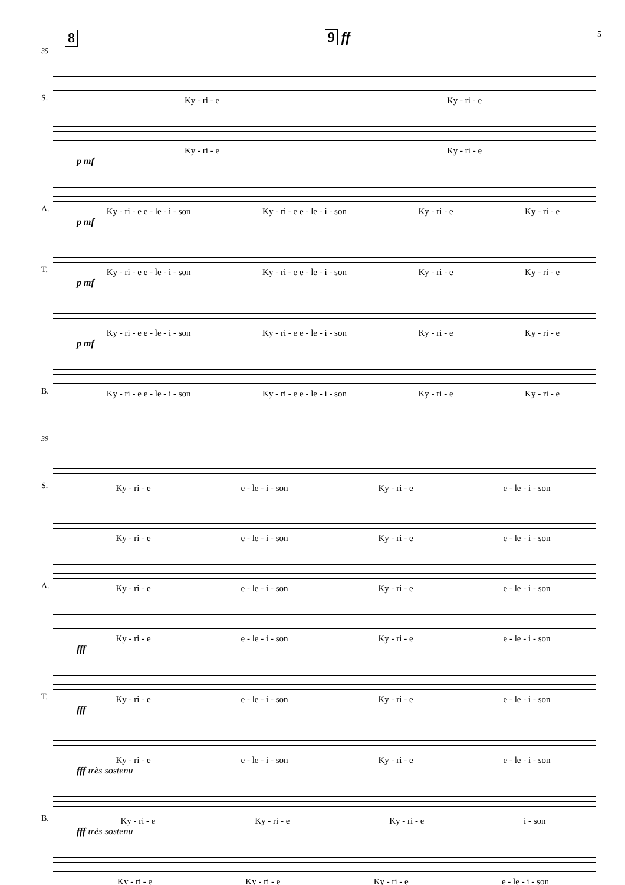8 9 ff 5
35
S.
Ky - ri - e Ky - ri - e
Ky - ri - e Ky - ri - e
p mf
A.
Ky - ri - e e - le - i - son Ky - ri - e e - le - i - son Ky - ri - e Ky - ri - e
p mf
T.
Ky - ri - e e - le - i - son Ky - ri - e e - le - i - son Ky - ri - e Ky - ri - e
p mf
Ky - ri - e e - le - i - son Ky - ri - e e - le - i - son Ky - ri - e Ky - ri - e
p mf
B.
Ky - ri - e e - le - i - son Ky - ri - e e - le - i - son Ky - ri - e Ky - ri - e
39
S.
Ky - ri - e e - le - i - son Ky - ri - e e - le - i - son
Ky - ri - e e - le - i - son Ky - ri - e e - le - i - son
A.
Ky - ri - e e - le - i - son Ky - ri - e e - le - i - son
Ky - ri - e e - le - i - son Ky - ri - e e - le - i - son
fff
T.
Ky - ri - e e - le - i - son Ky - ri - e e - le - i - son
fff
Ky - ri - e e - le - i - son Ky - ri - e e - le - i - son
fff très sostenu
B.
Ky - ri - e Ky - ri - e Ky - ri - e i - son
fff très sostenu
Ky - ri - e Ky - ri - e Ky - ri - e e - le - i - son